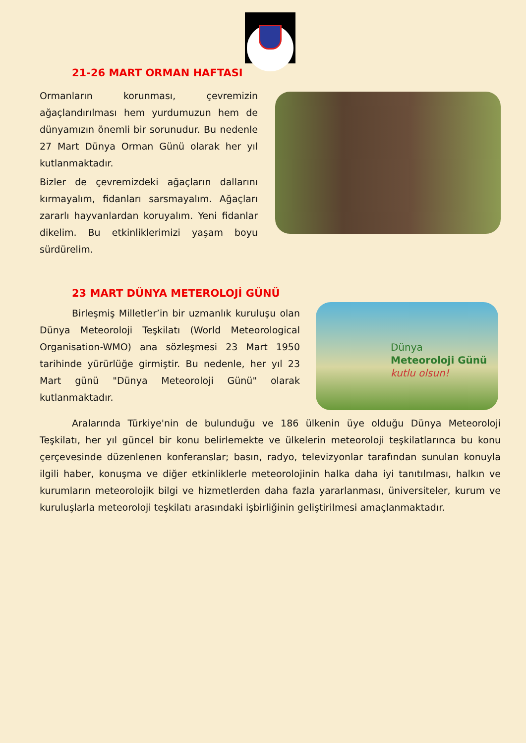Dünya
Meteoroloji Günü
kutlu olsun!
21-26 MART ORMAN HAFTASI
Ormanların korunması, çevremizin ağaçlandırılması hem yurdumuzun hem de dünyamızın önemli bir sorunudur. Bu nedenle 27 Mart Dünya Orman Günü olarak her yıl kutlanmaktadır.
Bizler de çevremizdeki ağaçların dallarını kırmayalım, fidanları sarsmayalım. Ağaçları zararlı hayvanlardan koruyalım. Yeni fidanlar dikelim. Bu etkinliklerimizi yaşam boyu sürdürelim.
23 MART DÜNYA METEROLOJİ GÜNÜ
Birleşmiş Milletler’in bir uzmanlık kuruluşu olan Dünya Meteoroloji Teşkilatı (World Meteorological Organisation-WMO) ana sözleşmesi 23 Mart 1950 tarihinde yürürlüğe girmiştir. Bu nedenle, her yıl 23 Mart günü "Dünya Meteoroloji Günü" olarak kutlanmaktadır.
Aralarında Türkiye'nin de bulunduğu ve 186 ülkenin üye olduğu Dünya Meteoroloji Teşkilatı, her yıl güncel bir konu belirlemekte ve ülkelerin meteoroloji teşkilatlarınca bu konu çerçevesinde düzenlenen konferanslar; basın, radyo, televizyonlar tarafından sunulan konuyla ilgili haber, konuşma ve diğer etkinliklerle meteorolojinin halka daha iyi tanıtılması, halkın ve kurumların meteorolojik bilgi ve hizmetlerden daha fazla yararlanması, üniversiteler, kurum ve kuruluşlarla meteoroloji teşkilatı arasındaki işbirliğinin geliştirilmesi amaçlanmaktadır.